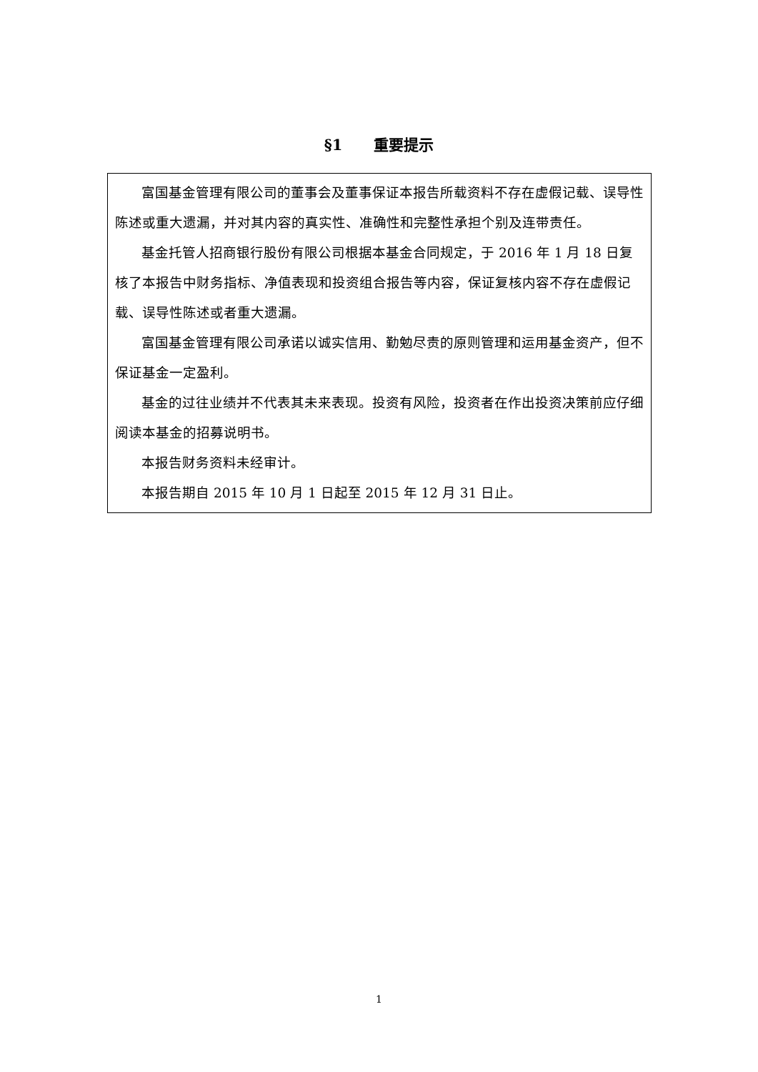§1 重要提示
富国基金管理有限公司的董事会及董事保证本报告所载资料不存在虚假记载、误导性陈述或重大遗漏，并对其内容的真实性、准确性和完整性承担个别及连带责任。
基金托管人招商银行股份有限公司根据本基金合同规定，于 2016 年 1 月 18 日复核了本报告中财务指标、净值表现和投资组合报告等内容，保证复核内容不存在虚假记载、误导性陈述或者重大遗漏。
富国基金管理有限公司承诺以诚实信用、勤勉尽责的原则管理和运用基金资产，但不保证基金一定盈利。
基金的过往业绩并不代表其未来表现。投资有风险，投资者在作出投资决策前应仔细阅读本基金的招募说明书。
本报告财务资料未经审计。
本报告期自 2015 年 10 月 1 日起至 2015 年 12 月 31 日止。
1